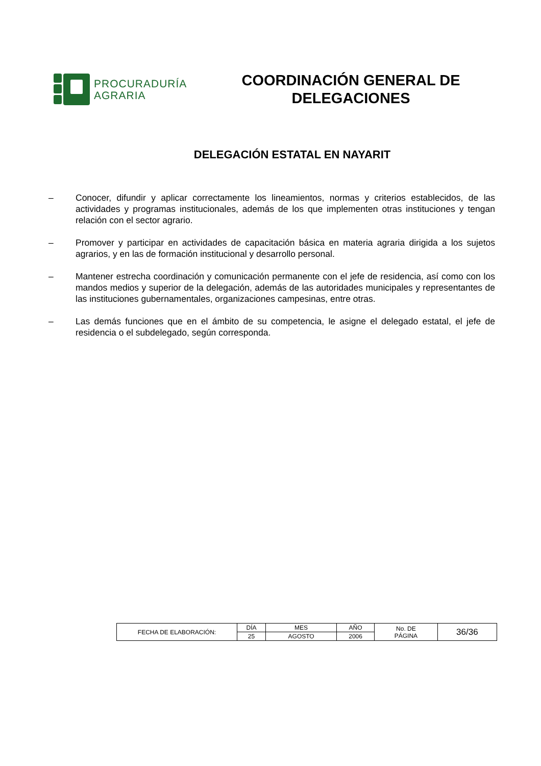PROCURADURÍA
AGRARIA
COORDINACIÓN GENERAL DE DELEGACIONES
DELEGACIÓN ESTATAL EN NAYARIT
– Conocer, difundir y aplicar correctamente los lineamientos, normas y criterios establecidos, de las actividades y programas institucionales, además de los que implementen otras instituciones y tengan relación con el sector agrario.
– Promover y participar en actividades de capacitación básica en materia agraria dirigida a los sujetos agrarios, y en las de formación institucional y desarrollo personal.
– Mantener estrecha coordinación y comunicación permanente con el jefe de residencia, así como con los mandos medios y superior de la delegación, además de las autoridades municipales y representantes de las instituciones gubernamentales, organizaciones campesinas, entre otras.
– Las demás funciones que en el ámbito de su competencia, le asigne el delegado estatal, el jefe de residencia o el subdelegado, según corresponda.
| FECHA DE ELABORACIÓN: | DÍA | MES | AÑO | No. DE PÁGINA | 36/36 |
| | 25 | AGOSTO | 2006 | | |